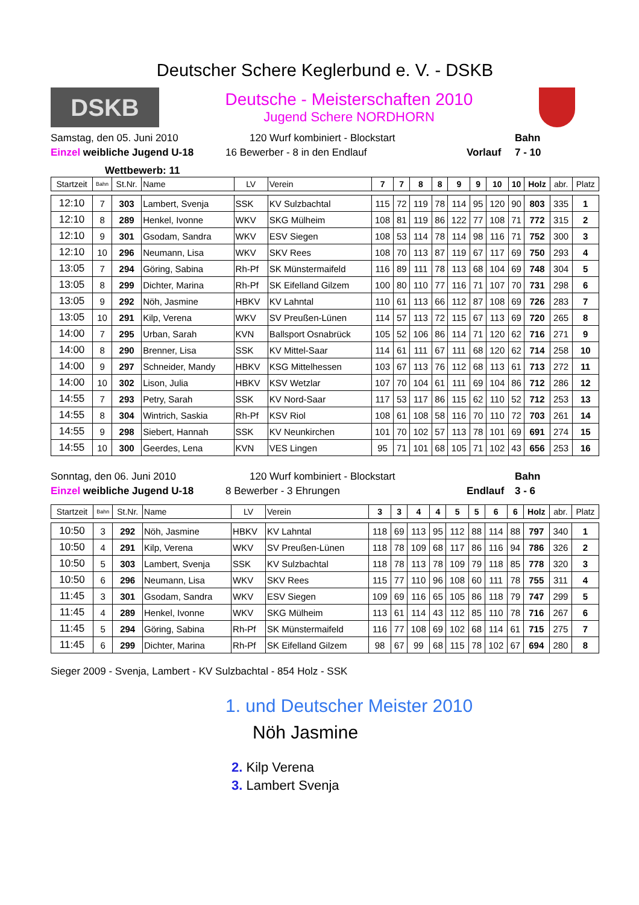Deutscher Schere Keglerbund e. V. - DSKB
DSKB
Deutsche - Meisterschaften 2010
Jugend Schere NORDHORN
Samstag, den 05. Juni 2010
120 Wurf kombiniert - Blockstart
Bahn
Einzel weibliche Jugend U-18
16 Bewerber - 8 in den Endlauf
Vorlauf
7 - 10
Wettbewerb: 11
| Startzeit | Bahn | St.Nr. | Name | LV | Verein | 7 | 7 | 8 | 8 | 9 | 9 | 10 | 10 | Holz | abr. | Platz |
| --- | --- | --- | --- | --- | --- | --- | --- | --- | --- | --- | --- | --- | --- | --- | --- | --- |
| 12:10 | 7 | 303 | Lambert, Svenja | SSK | KV Sulzbachtal | 115 | 72 | 119 | 78 | 114 | 95 | 120 | 90 | 803 | 335 | 1 |
| 12:10 | 8 | 289 | Henkel, Ivonne | WKV | SKG Mülheim | 108 | 81 | 119 | 86 | 122 | 77 | 108 | 71 | 772 | 315 | 2 |
| 12:10 | 9 | 301 | Gsodam, Sandra | WKV | ESV Siegen | 108 | 53 | 114 | 78 | 114 | 98 | 116 | 71 | 752 | 300 | 3 |
| 12:10 | 10 | 296 | Neumann, Lisa | WKV | SKV Rees | 108 | 70 | 113 | 87 | 119 | 67 | 117 | 69 | 750 | 293 | 4 |
| 13:05 | 7 | 294 | Göring, Sabina | Rh-Pf | SK Münstermaifeld | 116 | 89 | 111 | 78 | 113 | 68 | 104 | 69 | 748 | 304 | 5 |
| 13:05 | 8 | 299 | Dichter, Marina | Rh-Pf | SK Eifelland Gilzem | 100 | 80 | 110 | 77 | 116 | 71 | 107 | 70 | 731 | 298 | 6 |
| 13:05 | 9 | 292 | Nöh, Jasmine | HBKV | KV Lahntal | 110 | 61 | 113 | 66 | 112 | 87 | 108 | 69 | 726 | 283 | 7 |
| 13:05 | 10 | 291 | Kilp, Verena | WKV | SV Preußen-Lünen | 114 | 57 | 113 | 72 | 115 | 67 | 113 | 69 | 720 | 265 | 8 |
| 14:00 | 7 | 295 | Urban, Sarah | KVN | Ballsport Osnabrück | 105 | 52 | 106 | 86 | 114 | 71 | 120 | 62 | 716 | 271 | 9 |
| 14:00 | 8 | 290 | Brenner, Lisa | SSK | KV Mittel-Saar | 114 | 61 | 111 | 67 | 111 | 68 | 120 | 62 | 714 | 258 | 10 |
| 14:00 | 9 | 297 | Schneider, Mandy | HBKV | KSG Mittelhessen | 103 | 67 | 113 | 76 | 112 | 68 | 113 | 61 | 713 | 272 | 11 |
| 14:00 | 10 | 302 | Lison, Julia | HBKV | KSV Wetzlar | 107 | 70 | 104 | 61 | 111 | 69 | 104 | 86 | 712 | 286 | 12 |
| 14:55 | 7 | 293 | Petry, Sarah | SSK | KV Nord-Saar | 117 | 53 | 117 | 86 | 115 | 62 | 110 | 52 | 712 | 253 | 13 |
| 14:55 | 8 | 304 | Wintrich, Saskia | Rh-Pf | KSV Riol | 108 | 61 | 108 | 58 | 116 | 70 | 110 | 72 | 703 | 261 | 14 |
| 14:55 | 9 | 298 | Siebert, Hannah | SSK | KV Neunkirchen | 101 | 70 | 102 | 57 | 113 | 78 | 101 | 69 | 691 | 274 | 15 |
| 14:55 | 10 | 300 | Geerdes, Lena | KVN | VES Lingen | 95 | 71 | 101 | 68 | 105 | 71 | 102 | 43 | 656 | 253 | 16 |
Sonntag, den 06. Juni 2010
120 Wurf kombiniert - Blockstart
Bahn
Einzel weibliche Jugend U-18
8 Bewerber - 3 Ehrungen
Endlauf
3 - 6
| Startzeit | Bahn | St.Nr. | Name | LV | Verein | 3 | 3 | 4 | 4 | 5 | 5 | 6 | 6 | Holz | abr. | Platz |
| --- | --- | --- | --- | --- | --- | --- | --- | --- | --- | --- | --- | --- | --- | --- | --- | --- |
| 10:50 | 3 | 292 | Nöh, Jasmine | HBKV | KV Lahntal | 118 | 69 | 113 | 95 | 112 | 88 | 114 | 88 | 797 | 340 | 1 |
| 10:50 | 4 | 291 | Kilp, Verena | WKV | SV Preußen-Lünen | 118 | 78 | 109 | 68 | 117 | 86 | 116 | 94 | 786 | 326 | 2 |
| 10:50 | 5 | 303 | Lambert, Svenja | SSK | KV Sulzbachtal | 118 | 78 | 113 | 78 | 109 | 79 | 118 | 85 | 778 | 320 | 3 |
| 10:50 | 6 | 296 | Neumann, Lisa | WKV | SKV Rees | 115 | 77 | 110 | 96 | 108 | 60 | 111 | 78 | 755 | 311 | 4 |
| 11:45 | 3 | 301 | Gsodam, Sandra | WKV | ESV Siegen | 109 | 69 | 116 | 65 | 105 | 86 | 118 | 79 | 747 | 299 | 5 |
| 11:45 | 4 | 289 | Henkel, Ivonne | WKV | SKG Mülheim | 113 | 61 | 114 | 43 | 112 | 85 | 110 | 78 | 716 | 267 | 6 |
| 11:45 | 5 | 294 | Göring, Sabina | Rh-Pf | SK Münstermaifeld | 116 | 77 | 108 | 69 | 102 | 68 | 114 | 61 | 715 | 275 | 7 |
| 11:45 | 6 | 299 | Dichter, Marina | Rh-Pf | SK Eifelland Gilzem | 98 | 67 | 99 | 68 | 115 | 78 | 102 | 67 | 694 | 280 | 8 |
Sieger 2009 - Svenja, Lambert - KV Sulzbachtal - 854 Holz - SSK
1. und Deutscher Meister 2010
Nöh Jasmine
2. Kilp Verena
3. Lambert Svenja